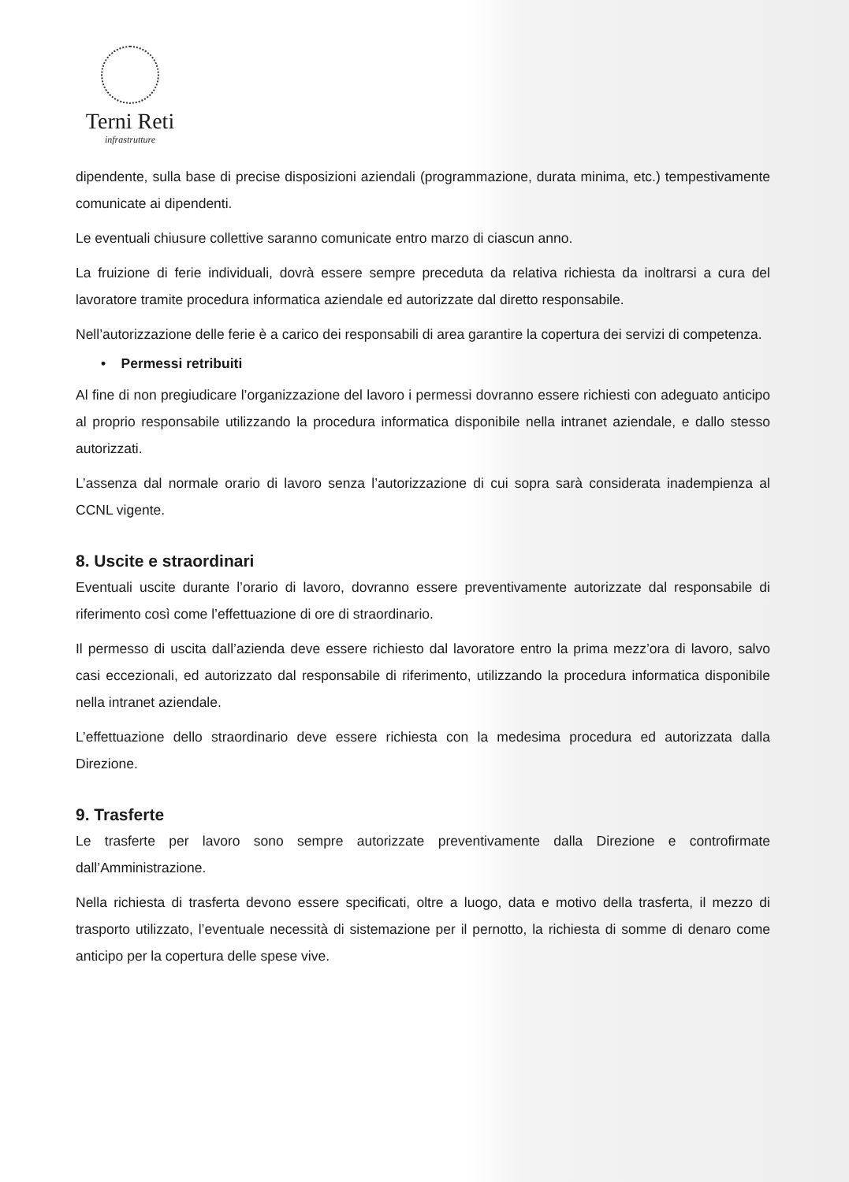Terni Reti
infrastrutture
dipendente, sulla base di precise disposizioni aziendali (programmazione, durata minima, etc.) tempestivamente comunicate ai dipendenti.
Le eventuali chiusure collettive saranno comunicate entro marzo di ciascun anno.
La fruizione di ferie individuali, dovrà essere sempre preceduta da relativa richiesta da inoltrarsi a cura del lavoratore tramite procedura informatica aziendale ed autorizzate dal diretto responsabile.
Nell’autorizzazione delle ferie è a carico dei responsabili di area garantire la copertura dei servizi di competenza.
• Permessi retribuiti
Al fine di non pregiudicare l’organizzazione del lavoro i permessi dovranno essere richiesti con adeguato anticipo al proprio responsabile utilizzando la procedura informatica disponibile nella intranet aziendale, e dallo stesso autorizzati.
L’assenza dal normale orario di lavoro senza l’autorizzazione di cui sopra sarà considerata inadempienza al CCNL vigente.
8. Uscite e straordinari
Eventuali uscite durante l’orario di lavoro, dovranno essere preventivamente autorizzate dal responsabile di riferimento così come l’effettuazione di ore di straordinario.
Il permesso di uscita dall’azienda deve essere richiesto dal lavoratore entro la prima mezz’ora di lavoro, salvo casi eccezionali, ed autorizzato dal responsabile di riferimento, utilizzando la procedura informatica disponibile nella intranet aziendale.
L’effettuazione dello straordinario deve essere richiesta con la medesima procedura ed autorizzata dalla Direzione.
9. Trasferte
Le trasferte per lavoro sono sempre autorizzate preventivamente dalla Direzione e controfirmate dall’Amministrazione.
Nella richiesta di trasferta devono essere specificati, oltre a luogo, data e motivo della trasferta, il mezzo di trasporto utilizzato, l’eventuale necessità di sistemazione per il pernotto, la richiesta di somme di denaro come anticipo per la copertura delle spese vive.